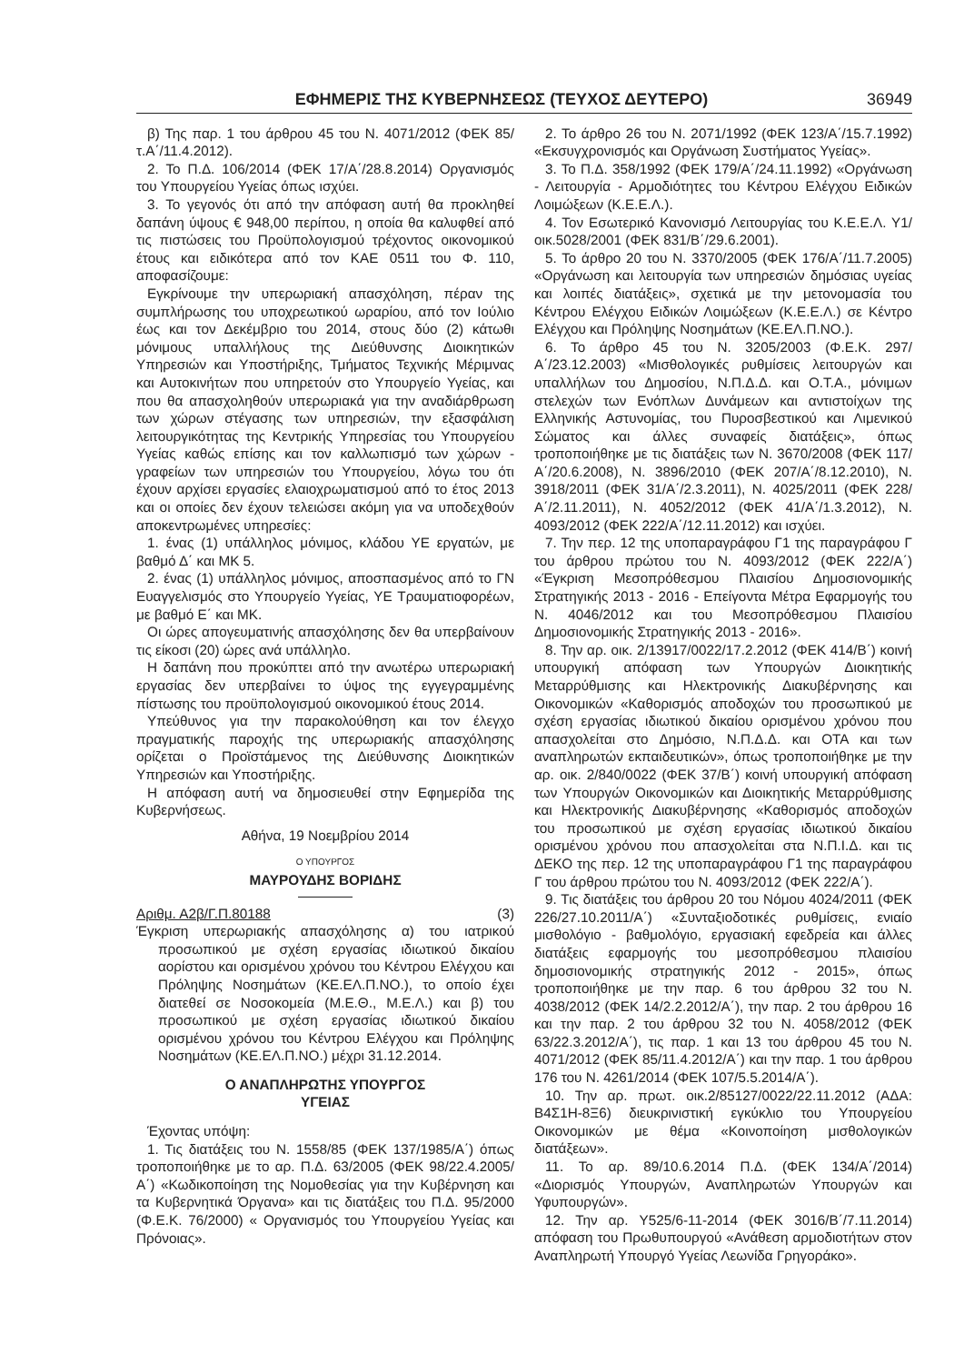ΕΦΗΜΕΡΙΣ ΤΗΣ ΚΥΒΕΡΝΗΣΕΩΣ (ΤΕΥΧΟΣ ΔΕΥΤΕΡΟ) 36949
β) Της παρ. 1 του άρθρου 45 του Ν. 4071/2012 (ΦΕΚ 85/τ.Α΄/11.4.2012).
2. Το Π.Δ. 106/2014 (ΦΕΚ 17/Α΄/28.8.2014) Οργανισμός του Υπουργείου Υγείας όπως ισχύει.
3. Το γεγονός ότι από την απόφαση αυτή θα προκληθεί δαπάνη ύψους € 948,00 περίπου, η οποία θα καλυφθεί από τις πιστώσεις του Προϋπολογισμού τρέχοντος οικονομικού έτους και ειδικότερα από τον ΚΑΕ 0511 του Φ. 110, αποφασίζουμε:
Εγκρίνουμε την υπερωριακή απασχόληση, πέραν της συμπλήρωσης του υποχρεωτικού ωραρίου, από τον Ιούλιο έως και τον Δεκέμβριο του 2014, στους δύο (2) κάτωθι μόνιμους υπαλλήλους της Διεύθυνσης Διοικητικών Υπηρεσιών και Υποστήριξης, Τμήματος Τεχνικής Μέριμνας και Αυτοκινήτων που υπηρετούν στο Υπουργείο Υγείας, και που θα απασχοληθούν υπερωριακά για την αναδιάρθρωση των χώρων στέγασης των υπηρεσιών, την εξασφάλιση λειτουργικότητας της Κεντρικής Υπηρεσίας του Υπουργείου Υγείας καθώς επίσης και τον καλλωπισμό των χώρων - γραφείων των υπηρεσιών του Υπουργείου, λόγω του ότι έχουν αρχίσει εργασίες ελαιοχρωματισμού από το έτος 2013 και οι οποίες δεν έχουν τελειώσει ακόμη για να υποδεχθούν αποκεντρωμένες υπηρεσίες:
1. ένας (1) υπάλληλος μόνιμος, κλάδου ΥΕ εργατών, με βαθμό Δ΄ και ΜΚ 5.
2. ένας (1) υπάλληλος μόνιμος, αποσπασμένος από το ΓΝ Ευαγγελισμός στο Υπουργείο Υγείας, ΥΕ Τραυματιοφορέων, με βαθμό Ε΄ και ΜΚ.
Οι ώρες απογευματινής απασχόλησης δεν θα υπερβαίνουν τις είκοσι (20) ώρες ανά υπάλληλο.
Η δαπάνη που προκύπτει από την ανωτέρω υπερωριακή εργασίας δεν υπερβαίνει το ύψος της εγγεγραμμένης πίστωσης του προϋπολογισμού οικονομικού έτους 2014.
Υπεύθυνος για την παρακολούθηση και τον έλεγχο πραγματικής παροχής της υπερωριακής απασχόλησης ορίζεται ο Προϊστάμενος της Διεύθυνσης Διοικητικών Υπηρεσιών και Υποστήριξης.
Η απόφαση αυτή να δημοσιευθεί στην Εφημερίδα της Κυβερνήσεως.
Αθήνα, 19 Νοεμβρίου 2014
Ο ΥΠΟΥΡΓΟΣ
ΜΑΥΡΟΥΔΗΣ ΒΟΡΙΔΗΣ
Αριθμ. Α2β/Γ.Π.80188 (3)
Έγκριση υπερωριακής απασχόλησης α) του ιατρικού προσωπικού με σχέση εργασίας ιδιωτικού δικαίου αορίστου και ορισμένου χρόνου του Κέντρου Ελέγχου και Πρόληψης Νοσημάτων (ΚΕ.ΕΛ.Π.ΝΟ.), το οποίο έχει διατεθεί σε Νοσοκομεία (Μ.Ε.Θ., Μ.Ε.Λ.) και β) του προσωπικού με σχέση εργασίας ιδιωτικού δικαίου ορισμένου χρόνου του Κέντρου Ελέγχου και Πρόληψης Νοσημάτων (ΚΕ.ΕΛ.Π.ΝΟ.) μέχρι 31.12.2014.
Ο ΑΝΑΠΛΗΡΩΤΗΣ ΥΠΟΥΡΓΟΣ
ΥΓΕΙΑΣ
Έχοντας υπόψη:
1. Τις διατάξεις του Ν. 1558/85 (ΦΕΚ 137/1985/Α΄) όπως τροποποιήθηκε με το αρ. Π.Δ. 63/2005 (ΦΕΚ 98/22.4.2005/Α΄) «Κωδικοποίηση της Νομοθεσίας για την Κυβέρνηση και τα Κυβερνητικά Όργανα» και τις διατάξεις του Π.Δ. 95/2000 (Φ.Ε.Κ. 76/2000) « Οργανισμός του Υπουργείου Υγείας και Πρόνοιας».
2. Το άρθρο 26 του Ν. 2071/1992 (ΦΕΚ 123/Α΄/15.7.1992) «Εκσυγχρονισμός και Οργάνωση Συστήματος Υγείας».
3. Το Π.Δ. 358/1992 (ΦΕΚ 179/Α΄/24.11.1992) «Οργάνωση - Λειτουργία - Αρμοδιότητες του Κέντρου Ελέγχου Ειδικών Λοιμώξεων (Κ.Ε.Ε.Λ.).
4. Τον Εσωτερικό Κανονισμό Λειτουργίας του Κ.Ε.Ε.Λ. Υ1/οικ.5028/2001 (ΦΕΚ 831/Β΄/29.6.2001).
5. Το άρθρο 20 του Ν. 3370/2005 (ΦΕΚ 176/Α΄/11.7.2005) «Οργάνωση και λειτουργία των υπηρεσιών δημόσιας υγείας και λοιπές διατάξεις», σχετικά με την μετονομασία του Κέντρου Ελέγχου Ειδικών Λοιμώξεων (Κ.Ε.Ε.Λ.) σε Κέντρο Ελέγχου και Πρόληψης Νοσημάτων (ΚΕ.ΕΛ.Π.ΝΟ.).
6. Το άρθρο 45 του Ν. 3205/2003 (Φ.Ε.Κ. 297/Α΄/23.12.2003) «Μισθολογικές ρυθμίσεις λειτουργών και υπαλλήλων του Δημοσίου, Ν.Π.Δ.Δ. και Ο.Τ.Α., μόνιμων στελεχών των Ενόπλων Δυνάμεων και αντιστοίχων της Ελληνικής Αστυνομίας, του Πυροσβεστικού και Λιμενικού Σώματος και άλλες συναφείς διατάξεις», όπως τροποποιήθηκε με τις διατάξεις των Ν. 3670/2008 (ΦΕΚ 117/Α΄/20.6.2008), Ν. 3896/2010 (ΦΕΚ 207/Α΄/8.12.2010), Ν. 3918/2011 (ΦΕΚ 31/Α΄/2.3.2011), Ν. 4025/2011 (ΦΕΚ 228/Α΄/2.11.2011), Ν. 4052/2012 (ΦΕΚ 41/Α΄/1.3.2012), Ν. 4093/2012 (ΦΕΚ 222/Α΄/12.11.2012) και ισχύει.
7. Την περ. 12 της υποπαραγράφου Γ1 της παραγράφου Γ του άρθρου πρώτου του Ν. 4093/2012 (ΦΕΚ 222/Α΄) «Έγκριση Μεσοπρόθεσμου Πλαισίου Δημοσιονομικής Στρατηγικής 2013 - 2016 - Επείγοντα Μέτρα Εφαρμογής του Ν. 4046/2012 και του Μεσοπρόθεσμου Πλαισίου Δημοσιονομικής Στρατηγικής 2013 - 2016».
8. Την αρ. οικ. 2/13917/0022/17.2.2012 (ΦΕΚ 414/Β΄) κοινή υπουργική απόφαση των Υπουργών Διοικητικής Μεταρρύθμισης και Ηλεκτρονικής Διακυβέρνησης και Οικονομικών «Καθορισμός αποδοχών του προσωπικού με σχέση εργασίας ιδιωτικού δικαίου ορισμένου χρόνου που απασχολείται στο Δημόσιο, Ν.Π.Δ.Δ. και ΟΤΑ και των αναπληρωτών εκπαιδευτικών», όπως τροποποιήθηκε με την αρ. οικ. 2/840/0022 (ΦΕΚ 37/Β΄) κοινή υπουργική απόφαση των Υπουργών Οικονομικών και Διοικητικής Μεταρρύθμισης και Ηλεκτρονικής Διακυβέρνησης «Καθορισμός αποδοχών του προσωπικού με σχέση εργασίας ιδιωτικού δικαίου ορισμένου χρόνου που απασχολείται στα Ν.Π.Ι.Δ. και τις ΔΕΚΟ της περ. 12 της υποπαραγράφου Γ1 της παραγράφου Γ του άρθρου πρώτου του Ν. 4093/2012 (ΦΕΚ 222/Α΄).
9. Τις διατάξεις του άρθρου 20 του Νόμου 4024/2011 (ΦΕΚ 226/27.10.2011/Α΄) «Συνταξιοδοτικές ρυθμίσεις, ενιαίο μισθολόγιο - βαθμολόγιο, εργασιακή εφεδρεία και άλλες διατάξεις εφαρμογής του μεσοπρόθεσμου πλαισίου δημοσιονομικής στρατηγικής 2012 - 2015», όπως τροποποιήθηκε με την παρ. 6 του άρθρου 32 του Ν. 4038/2012 (ΦΕΚ 14/2.2.2012/Α΄), την παρ. 2 του άρθρου 16 και την παρ. 2 του άρθρου 32 του Ν. 4058/2012 (ΦΕΚ 63/22.3.2012/Α΄), τις παρ. 1 και 13 του άρθρου 45 του Ν. 4071/2012 (ΦΕΚ 85/11.4.2012/Α΄) και την παρ. 1 του άρθρου 176 του Ν. 4261/2014 (ΦΕΚ 107/5.5.2014/Α΄).
10. Την αρ. πρωτ. οικ.2/85127/0022/22.11.2012 (ΑΔΑ: Β4Σ1Η-8Ξ6) διευκρινιστική εγκύκλιο του Υπουργείου Οικονομικών με θέμα «Κοινοποίηση μισθολογικών διατάξεων».
11. Το αρ. 89/10.6.2014 Π.Δ. (ΦΕΚ 134/Α΄/2014) «Διορισμός Υπουργών, Αναπληρωτών Υπουργών και Υφυπουργών».
12. Την αρ. Υ525/6-11-2014 (ΦΕΚ 3016/Β΄/7.11.2014) απόφαση του Πρωθυπουργού «Ανάθεση αρμοδιοτήτων στον Αναπληρωτή Υπουργό Υγείας Λεωνίδα Γρηγοράκο».